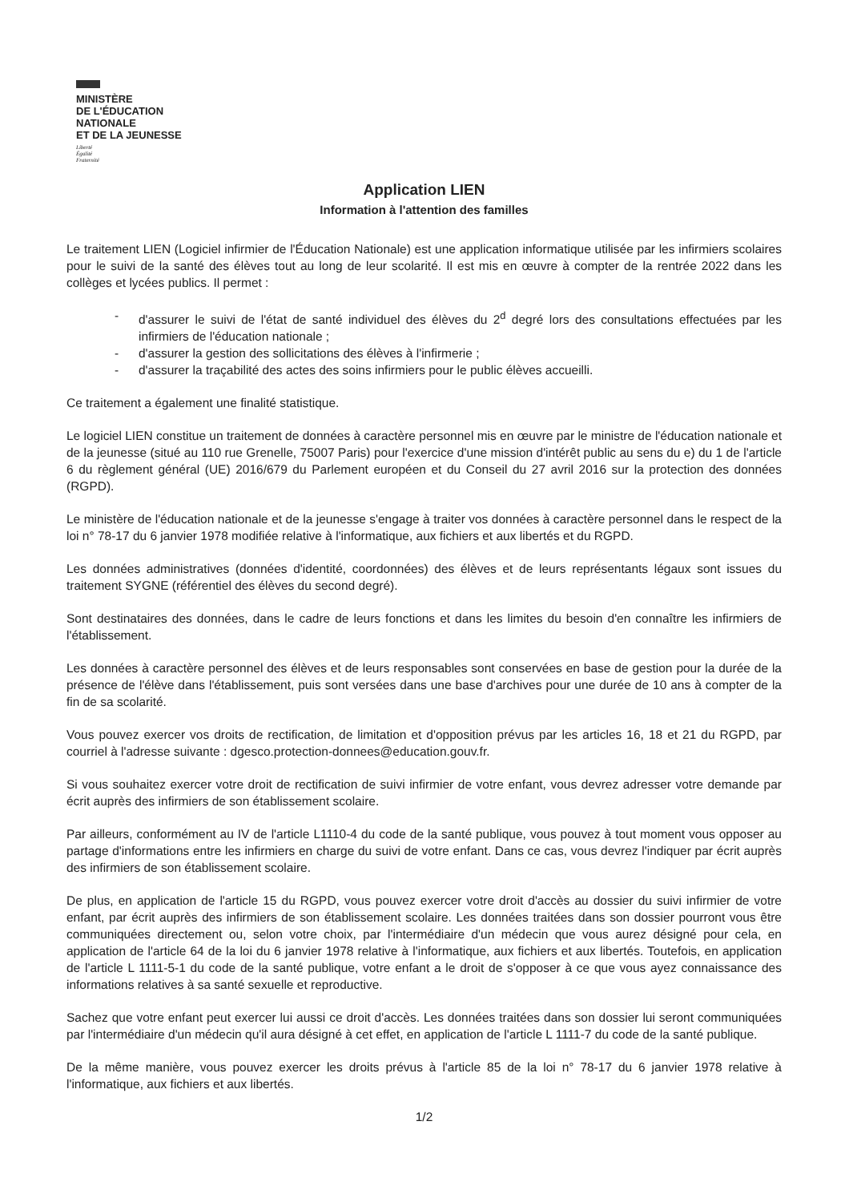MINISTÈRE
DE L'ÉDUCATION
NATIONALE
ET DE LA JEUNESSE
Liberté
Égalité
Fraternité
Application LIEN
Information à l'attention des familles
Le traitement LIEN (Logiciel infirmier de l'Éducation Nationale) est une application informatique utilisée par les infirmiers scolaires pour le suivi de la santé des élèves tout au long de leur scolarité. Il est mis en œuvre à compter de la rentrée 2022 dans les collèges et lycées publics. Il permet :
- d'assurer le suivi de l'état de santé individuel des élèves du 2<sup>d</sup> degré lors des consultations effectuées par les infirmiers de l'éducation nationale ;
- d'assurer la gestion des sollicitations des élèves à l'infirmerie ;
- d'assurer la traçabilité des actes des soins infirmiers pour le public élèves accueilli.
Ce traitement a également une finalité statistique.
Le logiciel LIEN constitue un traitement de données à caractère personnel mis en œuvre par le ministre de l'éducation nationale et de la jeunesse (situé au 110 rue Grenelle, 75007 Paris) pour l'exercice d'une mission d'intérêt public au sens du e) du 1 de l'article 6 du règlement général (UE) 2016/679 du Parlement européen et du Conseil du 27 avril 2016 sur la protection des données (RGPD).
Le ministère de l'éducation nationale et de la jeunesse s'engage à traiter vos données à caractère personnel dans le respect de la loi n° 78-17 du 6 janvier 1978 modifiée relative à l'informatique, aux fichiers et aux libertés et du RGPD.
Les données administratives (données d'identité, coordonnées) des élèves et de leurs représentants légaux sont issues du traitement SYGNE (référentiel des élèves du second degré).
Sont destinataires des données, dans le cadre de leurs fonctions et dans les limites du besoin d'en connaître les infirmiers de l'établissement.
Les données à caractère personnel des élèves et de leurs responsables sont conservées en base de gestion pour la durée de la présence de l'élève dans l'établissement, puis sont versées dans une base d'archives pour une durée de 10 ans à compter de la fin de sa scolarité.
Vous pouvez exercer vos droits de rectification, de limitation et d'opposition prévus par les articles 16, 18 et 21 du RGPD, par courriel à l'adresse suivante : dgesco.protection-donnees@education.gouv.fr.
Si vous souhaitez exercer votre droit de rectification de suivi infirmier de votre enfant, vous devrez adresser votre demande par écrit auprès des infirmiers de son établissement scolaire.
Par ailleurs, conformément au IV de l'article L1110-4 du code de la santé publique, vous pouvez à tout moment vous opposer au partage d'informations entre les infirmiers en charge du suivi de votre enfant. Dans ce cas, vous devrez l'indiquer par écrit auprès des infirmiers de son établissement scolaire.
De plus, en application de l'article 15 du RGPD, vous pouvez exercer votre droit d'accès au dossier du suivi infirmier de votre enfant, par écrit auprès des infirmiers de son établissement scolaire. Les données traitées dans son dossier pourront vous être communiquées directement ou, selon votre choix, par l'intermédiaire d'un médecin que vous aurez désigné pour cela, en application de l'article 64 de la loi du 6 janvier 1978 relative à l'informatique, aux fichiers et aux libertés. Toutefois, en application de l'article L 1111-5-1 du code de la santé publique, votre enfant a le droit de s'opposer à ce que vous ayez connaissance des informations relatives à sa santé sexuelle et reproductive.
Sachez que votre enfant peut exercer lui aussi ce droit d'accès. Les données traitées dans son dossier lui seront communiquées par l'intermédiaire d'un médecin qu'il aura désigné à cet effet, en application de l'article L 1111-7 du code de la santé publique.
De la même manière, vous pouvez exercer les droits prévus à l'article 85 de la loi n° 78-17 du 6 janvier 1978 relative à l'informatique, aux fichiers et aux libertés.
1/2